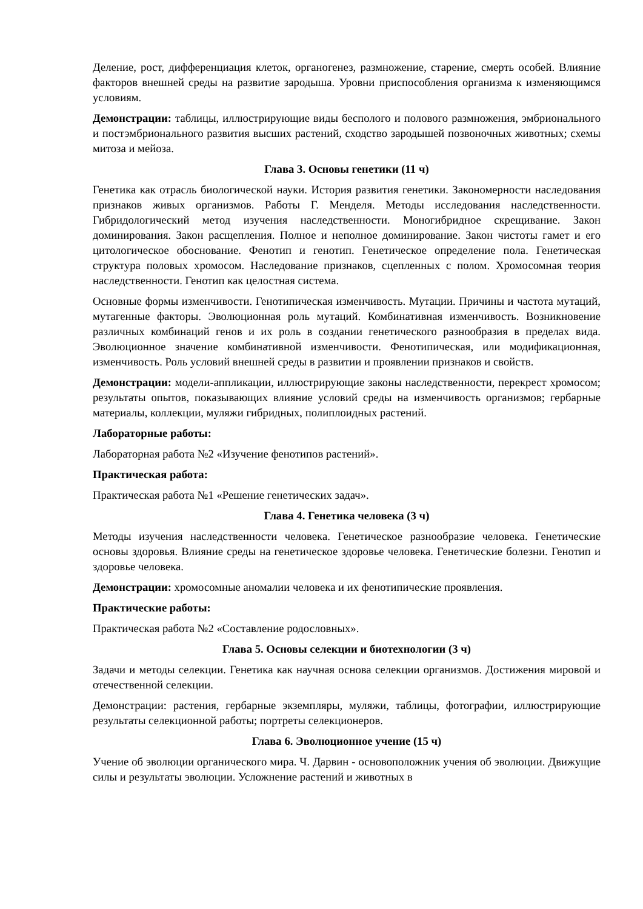Деление, рост, дифференциация клеток, органогенез, размножение, старение, смерть особей. Влияние факторов внешней среды на развитие зародыша. Уровни приспособления организма к изменяющимся условиям.
Демонстрации: таблицы, иллюстрирующие виды бесполого и полового размножения, эмбрионального и постэмбрионального развития высших растений, сходство зародышей позвоночных животных; схемы митоза и мейоза.
Глава 3. Основы генетики (11 ч)
Генетика как отрасль биологической науки. История развития генетики. Закономерности наследования признаков живых организмов. Работы Г. Менделя. Методы исследования наследственности. Гибридологический метод изучения наследственности. Моногибридное скрещивание. Закон доминирования. Закон расщепления. Полное и неполное доминирование. Закон чистоты гамет и его цитологическое обоснование. Фенотип и генотип. Генетическое определение пола. Генетическая структура половых хромосом. Наследование признаков, сцепленных с полом. Хромосомная теория наследственности. Генотип как целостная система.
Основные формы изменчивости. Генотипическая изменчивость. Мутации. Причины и частота мутаций, мутагенные факторы. Эволюционная роль мутаций. Комбинативная изменчивость. Возникновение различных комбинаций генов и их роль в создании генетического разнообразия в пределах вида. Эволюционное значение комбинативной изменчивости. Фенотипическая, или модификационная, изменчивость. Роль условий внешней среды в развитии и проявлении признаков и свойств.
Демонстрации: модели-аппликации, иллюстрирующие законы наследственности, перекрест хромосом; результаты опытов, показывающих влияние условий среды на изменчивость организмов; гербарные материалы, коллекции, муляжи гибридных, полиплоидных растений.
Лабораторные работы:
Лабораторная работа №2 «Изучение фенотипов растений».
Практическая работа:
Практическая работа №1 «Решение генетических задач».
Глава 4. Генетика человека (3 ч)
Методы изучения наследственности человека. Генетическое разнообразие человека. Генетические основы здоровья. Влияние среды на генетическое здоровье человека. Генетические болезни. Генотип и здоровье человека.
Демонстрации: хромосомные аномалии человека и их фенотипические проявления.
Практические работы:
Практическая работа №2 «Составление родословных».
Глава 5. Основы селекции и биотехнологии (3 ч)
Задачи и методы селекции. Генетика как научная основа селекции организмов. Достижения мировой и отечественной селекции.
Демонстрации: растения, гербарные экземпляры, муляжи, таблицы, фотографии, иллюстрирующие результаты селекционной работы; портреты селекционеров.
Глава 6. Эволюционное учение (15 ч)
Учение об эволюции органического мира. Ч. Дарвин - основоположник учения об эволюции. Движущие силы и результаты эволюции. Усложнение растений и животных в